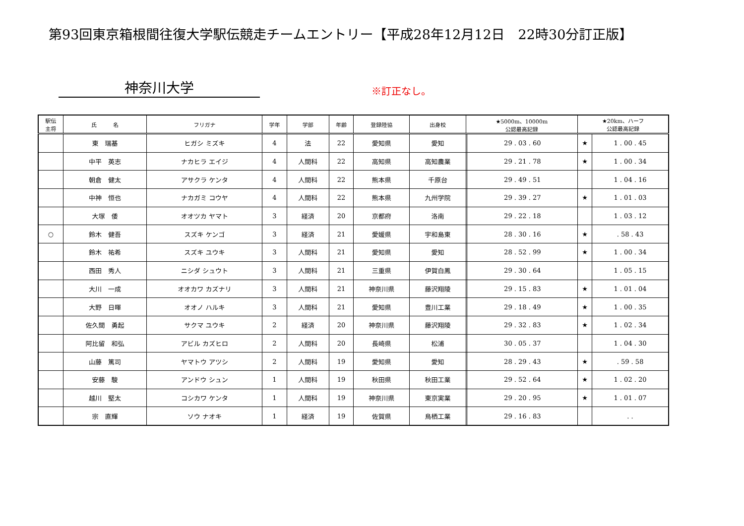第93回東京箱根間往復大学駅伝競走チームエントリー【平成28年12月12日　22時30分訂正版】
神奈川大学
※訂正なし。
| 駅伝 主将 | 氏 名 | フリガナ | 学年 | 学部 | 年齢 | 登録陸協 | 出身校 | ★5000m、10000m 公認最高記録 | | ★20km、ハーフ 公認最高記録 | |
| --- | --- | --- | --- | --- | --- | --- | --- | --- | --- | --- | --- |
| | 東 瑞基 | ヒガシ ミズキ | 4 | 法 | 22 | 愛知県 | 愛知 | | 29 . 03 . 60 | ★ | 1 . 00 . 45 |
| | 中平 英志 | ナカヒラ エイジ | 4 | 人間科 | 22 | 高知県 | 高知農業 | | 29 . 21 . 78 | ★ | 1 . 00 . 34 |
| | 朝倉 健太 | アサクラ ケンタ | 4 | 人間科 | 22 | 熊本県 | 千原台 | | 29 . 49 . 51 | | 1 . 04 . 16 |
| | 中神 恒也 | ナカガミ コウヤ | 4 | 人間科 | 22 | 熊本県 | 九州学院 | | 29 . 39 . 27 | ★ | 1 . 01 . 03 |
| | 大塚 倭 | オオツカ ヤマト | 3 | 経済 | 20 | 京都府 | 洛南 | | 29 . 22 . 18 | | 1 . 03 . 12 |
| ○ | 鈴木 健吾 | スズキ ケンゴ | 3 | 経済 | 21 | 愛媛県 | 宇和島東 | | 28 . 30 . 16 | ★ | . 58 . 43 |
| | 鈴木 祐希 | スズキ ユウキ | 3 | 人間科 | 21 | 愛知県 | 愛知 | | 28 . 52 . 99 | ★ | 1 . 00 . 34 |
| | 西田 秀人 | ニシダ シュウト | 3 | 人間科 | 21 | 三重県 | 伊賀白鳳 | | 29 . 30 . 64 | | 1 . 05 . 15 |
| | 大川 一成 | オオカワ カズナリ | 3 | 人間科 | 21 | 神奈川県 | 藤沢翔陵 | | 29 . 15 . 83 | ★ | 1 . 01 . 04 |
| | 大野 日暉 | オオノ ハルキ | 3 | 人間科 | 21 | 愛知県 | 豊川工業 | | 29 . 18 . 49 | ★ | 1 . 00 . 35 |
| | 佐久間 勇起 | サクマ ユウキ | 2 | 経済 | 20 | 神奈川県 | 藤沢翔陵 | | 29 . 32 . 83 | ★ | 1 . 02 . 34 |
| | 阿比留 和弘 | アビル カズヒロ | 2 | 人間科 | 20 | 長崎県 | 松浦 | | 30 . 05 . 37 | | 1 . 04 . 30 |
| | 山藤 篤司 | ヤマトウ アツシ | 2 | 人間科 | 19 | 愛知県 | 愛知 | | 28 . 29 . 43 | ★ | . 59 . 58 |
| | 安藤 駿 | アンドウ シュン | 1 | 人間科 | 19 | 秋田県 | 秋田工業 | | 29 . 52 . 64 | ★ | 1 . 02 . 20 |
| | 越川 堅太 | コシカワ ケンタ | 1 | 人間科 | 19 | 神奈川県 | 東京実業 | | 29 . 20 . 95 | ★ | 1 . 01 . 07 |
| | 宗 直輝 | ソウ ナオキ | 1 | 経済 | 19 | 佐賀県 | 鳥栖工業 | | 29 . 16 . 83 | | . . |